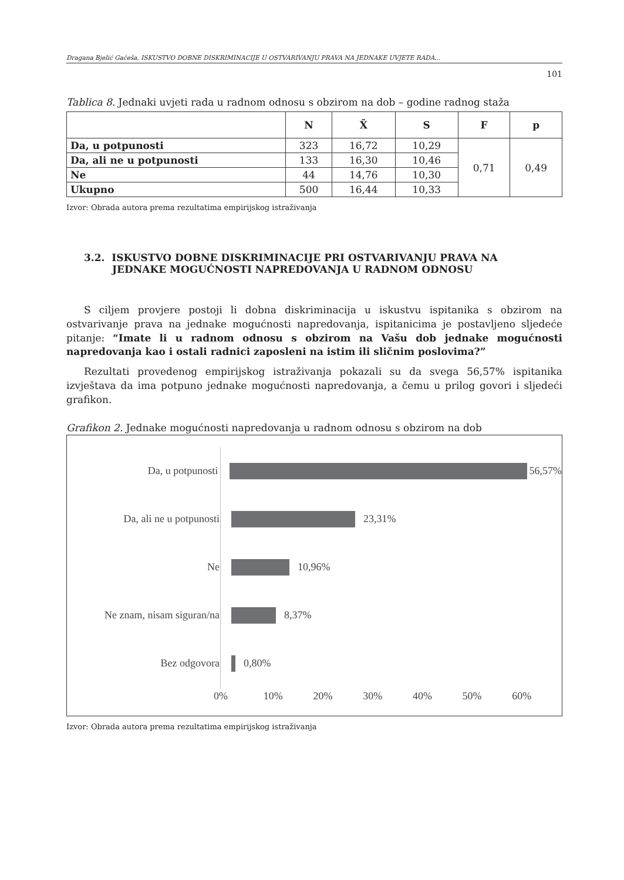Dragana Bjelić Gaćeša, ISKUSTVO DOBNE DISKRIMINACIJE U OSTVARIVANJU PRAVA NA JEDNAKE UVJETE RADA...
101
Tablica 8. Jednaki uvjeti rada u radnom odnosu s obzirom na dob – godine radnog staža
| | N | X̄ | S | F | p |
| --- | --- | --- | --- | --- | --- |
| Da, u potpunosti | 323 | 16,72 | 10,29 | 0,71 | 0,49 |
| Da, ali ne u potpunosti | 133 | 16,30 | 10,46 | | |
| Ne | 44 | 14,76 | 10,30 | | |
| Ukupno | 500 | 16,44 | 10,33 | | |
Izvor: Obrada autora prema rezultatima empirijskog istraživanja
3.2. ISKUSTVO DOBNE DISKRIMINACIJE PRI OSTVARIVANJU PRAVA NA
JEDNAKE MOGUĆNOSTI NAPREDOVANJA U RADNOM ODNOSU
S ciljem provjere postoji li dobna diskriminacija u iskustvu ispitanika s obzirom na ostvarivanje prava na jednake mogućnosti napredovanja, ispitanicima je postavljeno sljedeće pitanje: “Imate li u radnom odnosu s obzirom na Vašu dob jednake mogućnosti napredovanja kao i ostali radnici zaposleni na istim ili sličnim poslovima?”
Rezultati provedenog empirijskog istraživanja pokazali su da svega 56,57% ispitanika izvještava da ima potpuno jednake mogućnosti napredovanja, a čemu u prilog govori i sljedeći grafikon.
Grafikon 2. Jednake mogućnosti napredovanja u radnom odnosu s obzirom na dob
Da, u potpunosti 56,57%
Da, ali ne u potpunosti 23,31%
Ne 10,96%
Ne znam, nisam siguran/na 8,37%
Bez odgovora 0,80%
0% 10% 20% 30% 40% 50% 60%
Izvor: Obrada autora prema rezultatima empirijskog istraživanja